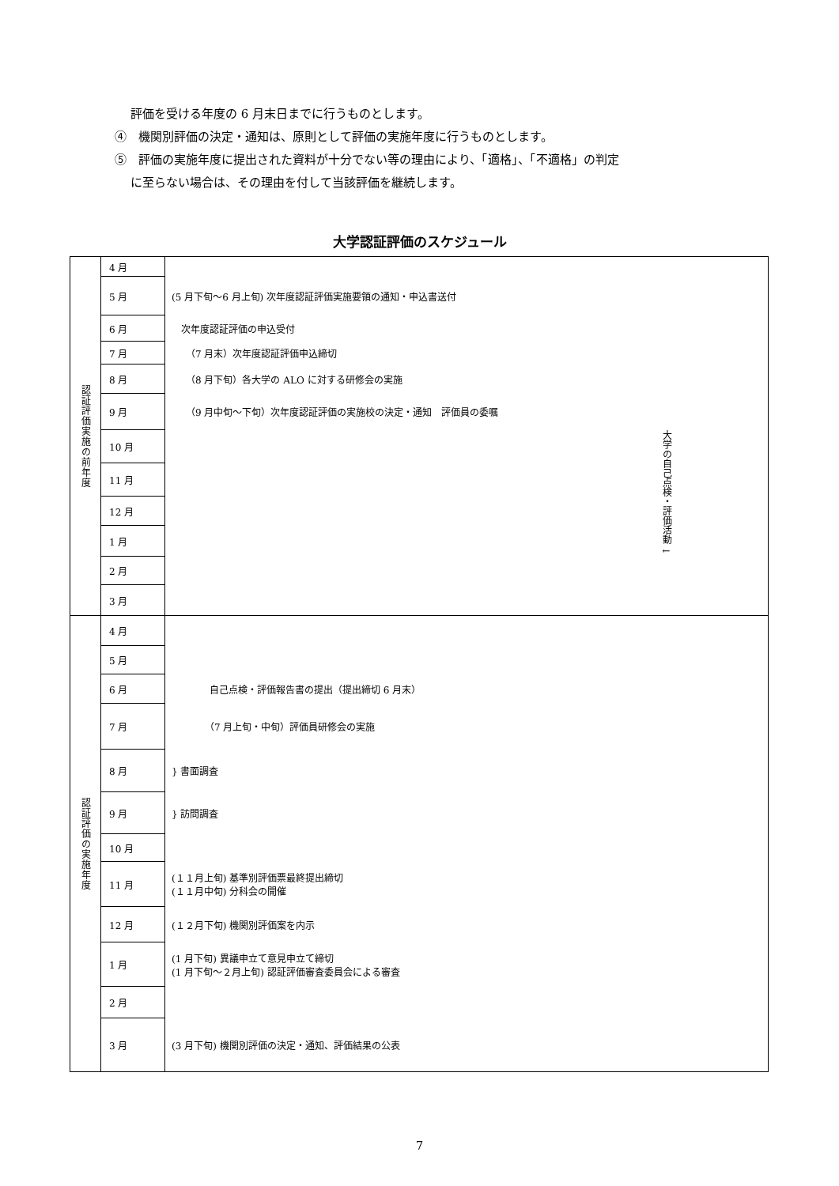評価を受ける年度の 6 月末日までに行うものとします。
④　機関別評価の決定・通知は、原則として評価の実施年度に行うものとします。
⑤　評価の実施年度に提出された資料が十分でない等の理由により、「適格」、「不適格」の判定
に至らない場合は、その理由を付して当該評価を継続します。
大学認証評価のスケジュール
| 認証評価実施の前年度 | 4 月 | |
| | 5 月 | (5 月下旬～6 月上旬) 次年度認証評価実施要領の通知・申込書送付 |
| | 6 月 | 次年度認証評価の申込受付 |
| | 7 月 | （7 月末）次年度認証評価申込締切 |
| | 8 月 | （8 月下旬）各大学の ALO に対する研修会の実施 |
| | 9 月 | （9 月中旬～下旬）次年度認証評価の実施校の決定・通知 評価員の委嘱 |
| | 10 月 | 大学の自己点検・評価活動 ↓ |
| | 11 月 | |
| | 12 月 | |
| | 1 月 | |
| | 2 月 | |
| | 3 月 | |
| 認証評価の実施年度 | 4 月 | |
| | 5 月 | |
| | 6 月 | 自己点検・評価報告書の提出（提出締切 6 月末） |
| | 7 月 | （7 月上旬・中旬）評価員研修会の実施 |
| | 8 月 | } 書面調査 |
| | 9 月 | } 訪問調査 |
| | 10 月 | |
| | 11 月 | (１１月上旬) 基準別評価票最終提出締切 (１１月中旬) 分科会の開催 |
| | 12 月 | (１２月下旬) 機関別評価案を内示 |
| | 1 月 | (1 月下旬) 異議申立て意見申立て締切 (1 月下旬～２月上旬) 認証評価審査委員会による審査 |
| | 2 月 | |
| | 3 月 | (3 月下旬) 機関別評価の決定・通知、評価結果の公表 |
7